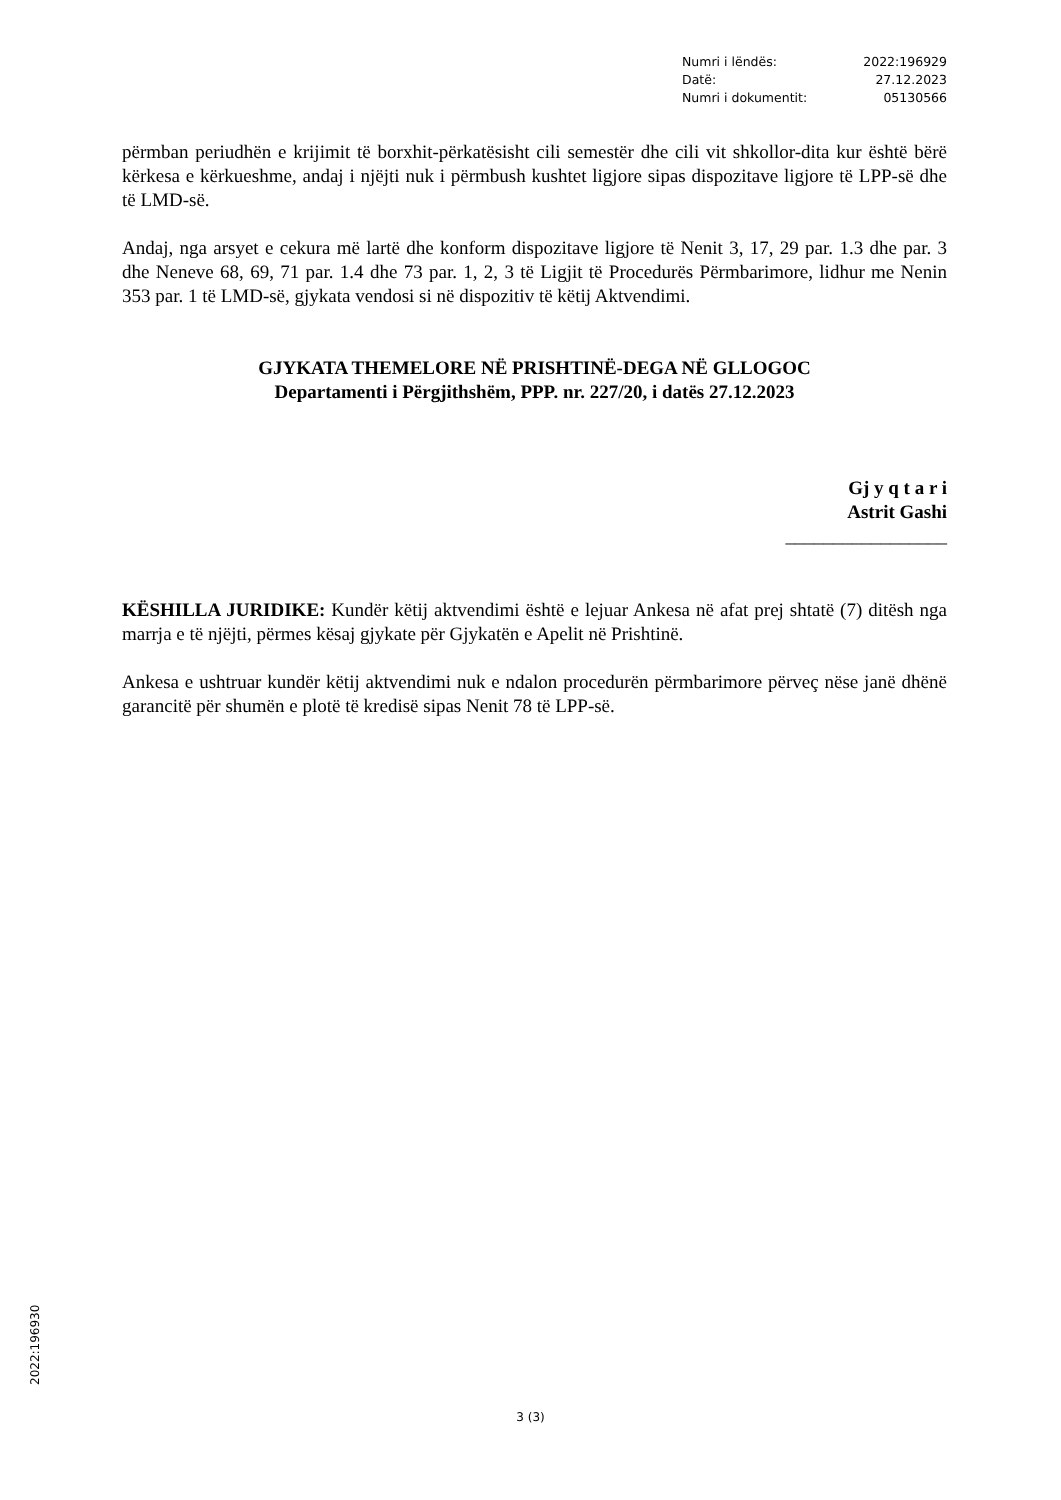Numri i lëndës: 2022:196929
Datë: 27.12.2023
Numri i dokumentit: 05130566
përmban periudhën e krijimit të borxhit-përkatësisht cili semestër dhe cili vit shkollor-dita kur është bërë kërkesa e kërkueshme, andaj i njëjti nuk i përmbush kushtet ligjore sipas dispozitave ligjore të LPP-së dhe të LMD-së.
Andaj, nga arsyet e cekura më lartë dhe konform dispozitave ligjore të Nenit 3, 17, 29 par. 1.3 dhe par. 3 dhe Neneve 68, 69, 71 par. 1.4 dhe 73 par. 1, 2, 3 të Ligjit të Procedurës Përmbarimore, lidhur me Nenin 353 par. 1 të LMD-së, gjykata vendosi si në dispozitiv të këtij Aktvendimi.
GJYKATA THEMELORE NË PRISHTINË-DEGA NË GLLOGOC
Departamenti i Përgjithshëm, PPP. nr. 227/20, i datës 27.12.2023
Gj y q t a r i
Astrit Gashi
_________________
KËSHILLA JURIDIKE: Kundër këtij aktvendimi është e lejuar Ankesa në afat prej shtatë (7) ditësh nga marrja e të njëjti, përmes kësaj gjykate për Gjykatën e Apelit në Prishtinë.
Ankesa e ushtruar kundër këtij aktvendimi nuk e ndalon procedurën përmbarimore përveç nëse janë dhënë garancitë për shumën e plotë të kredisë sipas Nenit 78 të LPP-së.
2022:196930
3 (3)